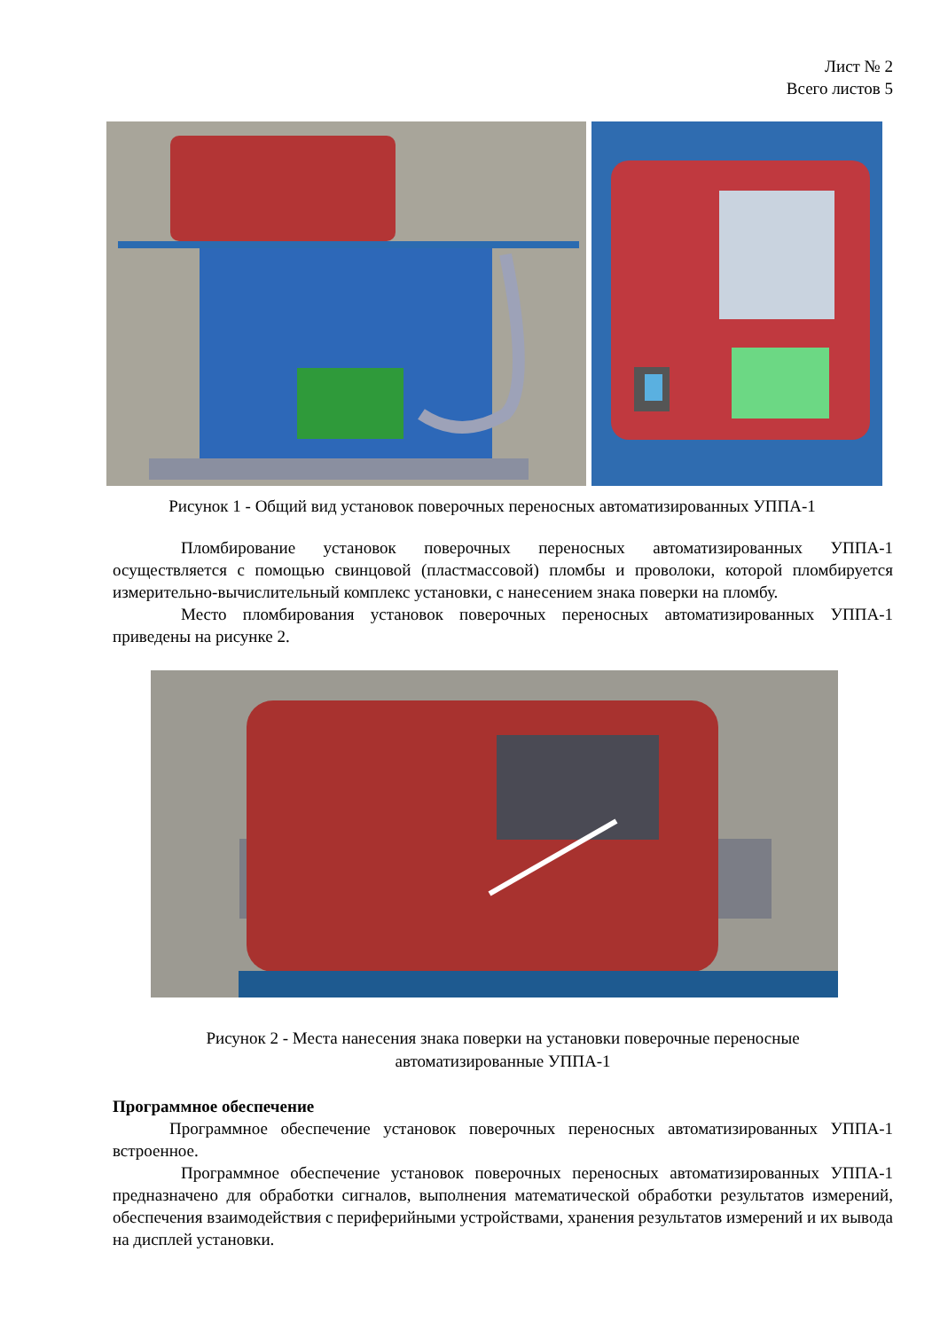Лист № 2
Всего листов 5
Рисунок 1 - Общий вид установок поверочных переносных автоматизированных УППА-1
Пломбирование установок поверочных переносных автоматизированных УППА-1 осуществляется с помощью свинцовой (пластмассовой) пломбы и проволоки, которой пломбируется измерительно-вычислительный комплекс установки, с нанесением знака поверки на пломбу.
Место пломбирования установок поверочных переносных автоматизированных УППА-1 приведены на рисунке 2.
Рисунок 2 - Места нанесения знака поверки на установки поверочные переносные
автоматизированные УППА-1
Программное обеспечение
Программное обеспечение установок поверочных переносных автоматизированных УППА-1 встроенное.
Программное обеспечение установок поверочных переносных автоматизированных УППА-1 предназначено для обработки сигналов, выполнения математической обработки результатов измерений, обеспечения взаимодействия с периферийными устройствами, хранения результатов измерений и их вывода на дисплей установки.